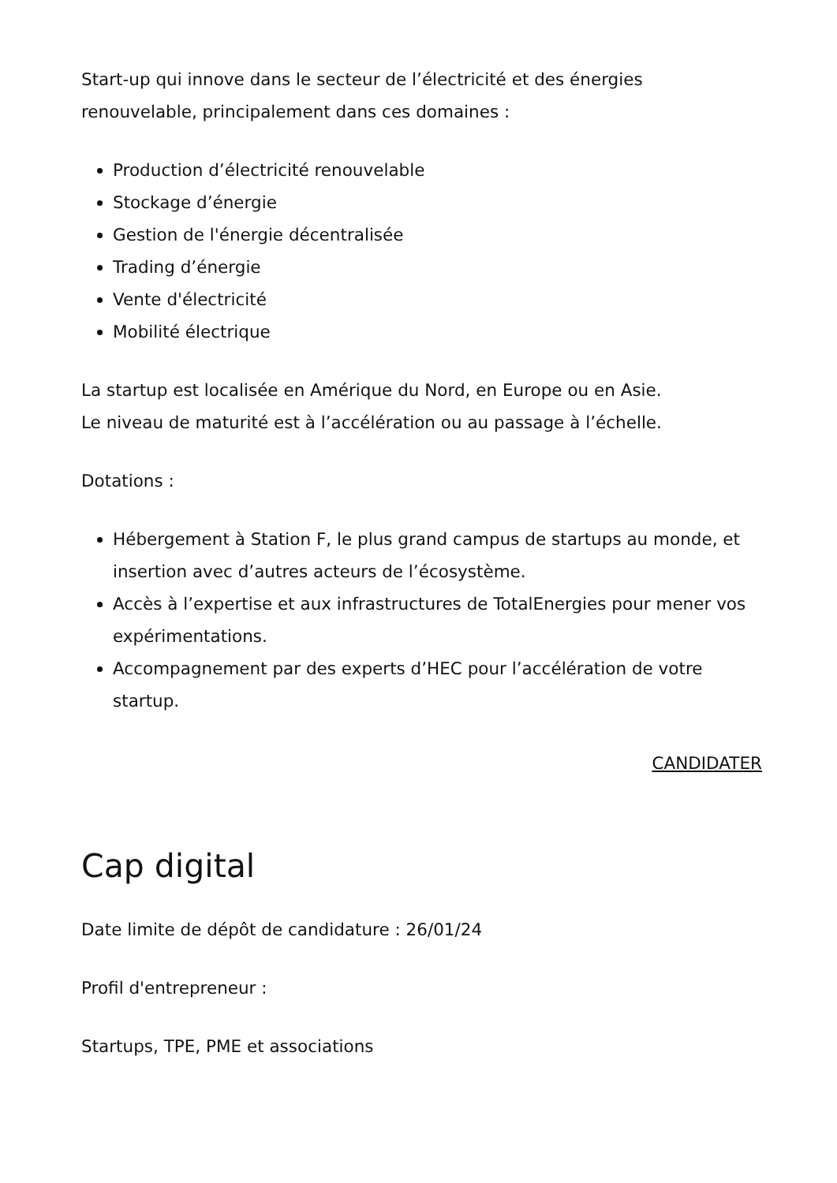Start-up qui innove dans le secteur de l’électricité et des énergies renouvelable, principalement dans ces domaines :
Production d’électricité renouvelable
Stockage d’énergie
Gestion de l'énergie décentralisée
Trading d’énergie
Vente d'électricité
Mobilité électrique
La startup est localisée en Amérique du Nord, en Europe ou en Asie.
Le niveau de maturité est à l’accélération ou au passage à l’échelle.
Dotations :
Hébergement à Station F, le plus grand campus de startups au monde, et insertion avec d’autres acteurs de l’écosystème.
Accès à l’expertise et aux infrastructures de TotalEnergies pour mener vos expérimentations.
Accompagnement par des experts d’HEC pour l’accélération de votre startup.
CANDIDATER
Cap digital
Date limite de dépôt de candidature : 26/01/24
Profil d'entrepreneur :
Startups, TPE, PME et associations